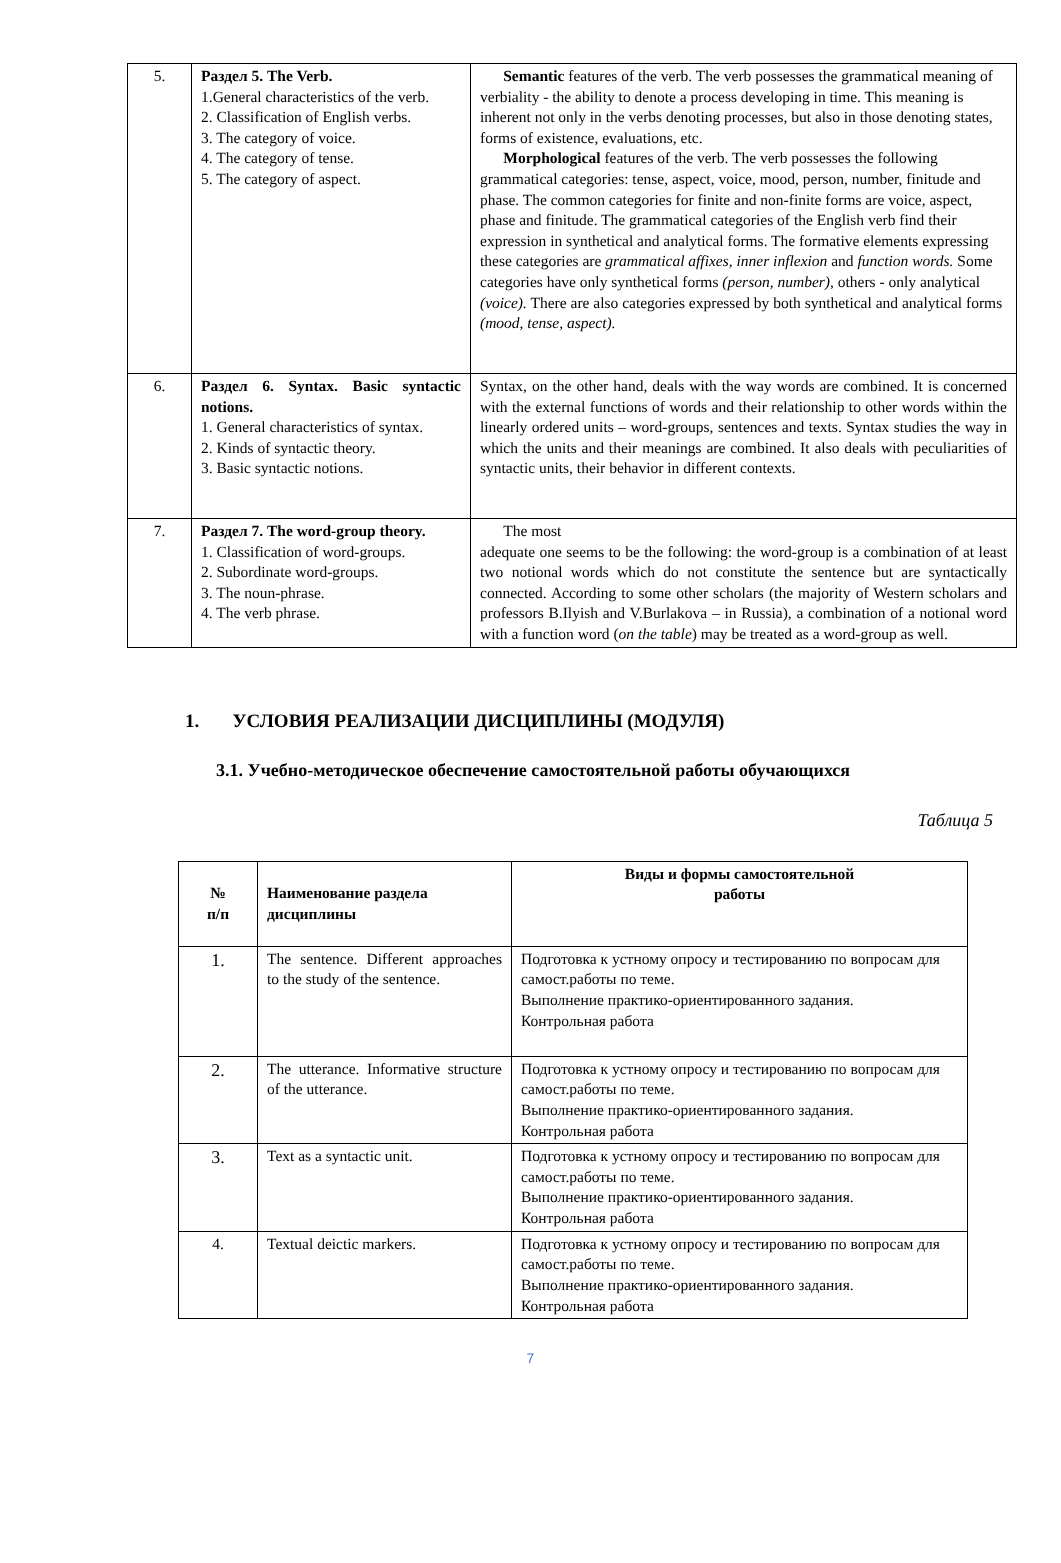| 5. | Раздел 5. The Verb. 1.General characteristics of the verb. 2. Classification of English verbs. 3. The category of voice. 4. The category of tense. 5. The category of aspect. | Semantic features of the verb. The verb possesses the grammatical meaning of verbiality - the ability to denote a process developing in time. This meaning is inherent not only in the verbs denoting processes, but also in those denoting states, forms of existence, evaluations, etc. Morphological features of the verb. The verb possesses the following grammatical categories: tense, aspect, voice, mood, person, number, finitude and phase. The common categories for finite and non-finite forms are voice, aspect, phase and finitude. The grammatical categories of the English verb find their expression in synthetical and analytical forms. The formative elements expressing these categories are grammatical affixes, inner inflexion and function words. Some categories have only synthetical forms (person, number), others - only analytical (voice). There are also categories expressed by both synthetical and analytical forms (mood, tense, aspect). |
| 6. | Раздел 6. Syntax. Basic syntactic notions. 1. General characteristics of syntax. 2. Kinds of syntactic theory. 3. Basic syntactic notions. | Syntax, on the other hand, deals with the way words are combined. It is concerned with the external functions of words and their relationship to other words within the linearly ordered units – word-groups, sentences and texts. Syntax studies the way in which the units and their meanings are combined. It also deals with peculiarities of syntactic units, their behavior in different contexts. |
| 7. | Раздел 7. The word-group theory. 1. Classification of word-groups. 2. Subordinate word-groups. 3. The noun-phrase. 4. The verb phrase. | The most adequate one seems to be the following: the word-group is a combination of at least two notional words which do not constitute the sentence but are syntactically connected. According to some other scholars (the majority of Western scholars and professors B.Ilyish and V.Burlakova – in Russia), a combination of a notional word with a function word ( on the table ) may be treated as a word-group as well. |
1. УСЛОВИЯ РЕАЛИЗАЦИИ ДИСЦИПЛИНЫ (МОДУЛЯ)
3.1. Учебно-методическое обеспечение самостоятельной работы обучающихся
Таблица 5
| № п/п | Наименование раздела дисциплины | Виды и формы самостоятельной работы |
| --- | --- | --- |
| 1. | The sentence. Different approaches to the study of the sentence. | Подготовка к устному опросу и тестированию по вопросам для самост.работы по теме. Выполнение практико-ориентированного задания. Контрольная работа |
| 2. | The utterance. Informative structure of the utterance. | Подготовка к устному опросу и тестированию по вопросам для самост.работы по теме. Выполнение практико-ориентированного задания. Контрольная работа |
| 3. | Text as a syntactic unit. | Подготовка к устному опросу и тестированию по вопросам для самост.работы по теме. Выполнение практико-ориентированного задания. Контрольная работа |
| 4. | Textual deictic markers. | Подготовка к устному опросу и тестированию по вопросам для самост.работы по теме. Выполнение практико-ориентированного задания. Контрольная работа |
7